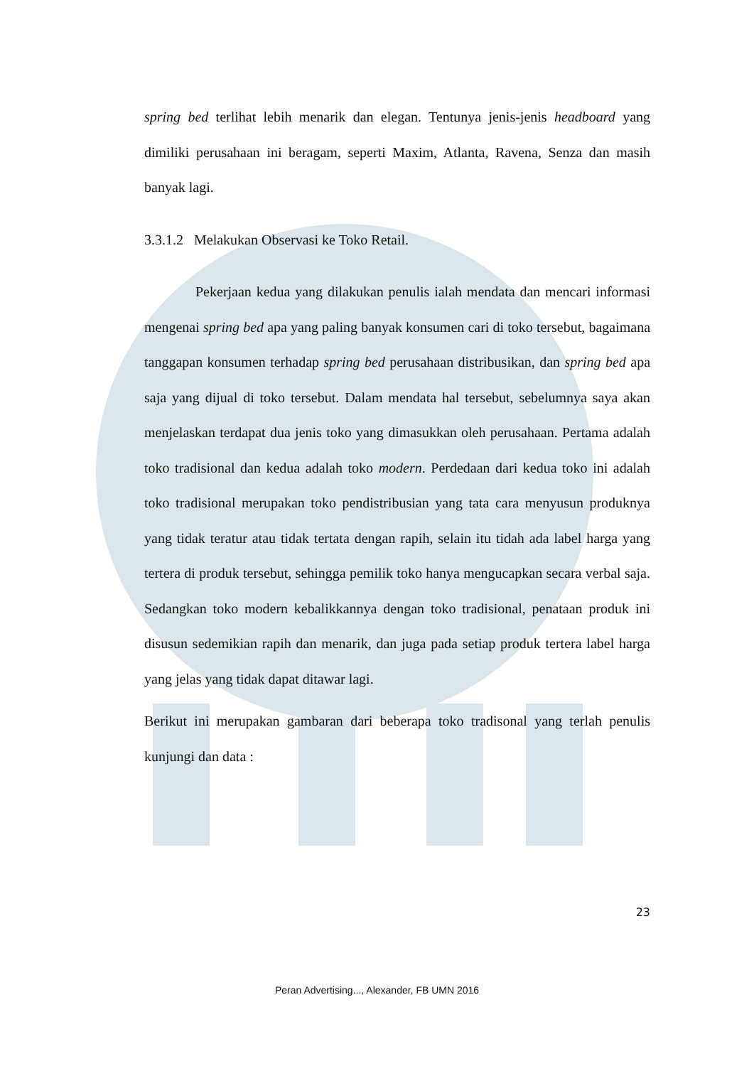spring bed terlihat lebih menarik dan elegan. Tentunya jenis-jenis headboard yang dimiliki perusahaan ini beragam, seperti Maxim, Atlanta, Ravena, Senza dan masih banyak lagi.
3.3.1.2 Melakukan Observasi ke Toko Retail.
Pekerjaan kedua yang dilakukan penulis ialah mendata dan mencari informasi mengenai spring bed apa yang paling banyak konsumen cari di toko tersebut, bagaimana tanggapan konsumen terhadap spring bed perusahaan distribusikan, dan spring bed apa saja yang dijual di toko tersebut. Dalam mendata hal tersebut, sebelumnya saya akan menjelaskan terdapat dua jenis toko yang dimasukkan oleh perusahaan. Pertama adalah toko tradisional dan kedua adalah toko modern. Perdedaan dari kedua toko ini adalah toko tradisional merupakan toko pendistribusian yang tata cara menyusun produknya yang tidak teratur atau tidak tertata dengan rapih, selain itu tidah ada label harga yang tertera di produk tersebut, sehingga pemilik toko hanya mengucapkan secara verbal saja. Sedangkan toko modern kebalikkannya dengan toko tradisional, penataan produk ini disusun sedemikian rapih dan menarik, dan juga pada setiap produk tertera label harga yang jelas yang tidak dapat ditawar lagi.
Berikut ini merupakan gambaran dari beberapa toko tradisonal yang terlah penulis kunjungi dan data :
23
Peran Advertising..., Alexander, FB UMN 2016